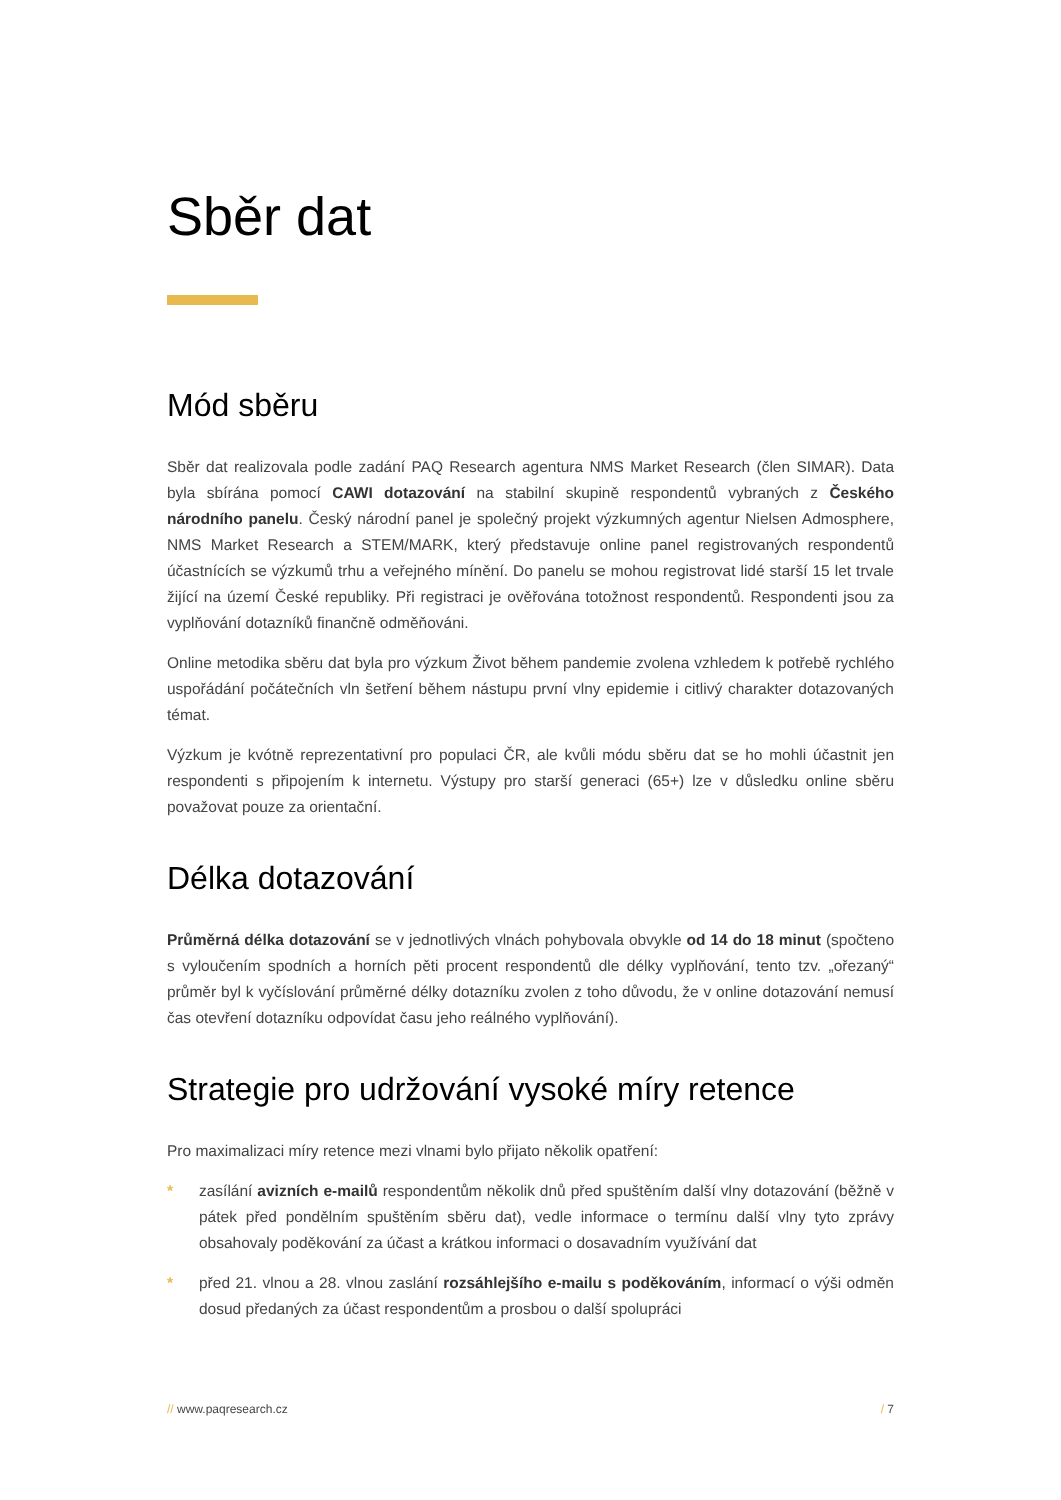Sběr dat
Mód sběru
Sběr dat realizovala podle zadání PAQ Research agentura NMS Market Research (člen SIMAR). Data byla sbírána pomocí CAWI dotazování na stabilní skupině respondentů vybraných z Českého národního panelu. Český národní panel je společný projekt výzkumných agentur Nielsen Admosphere, NMS Market Research a STEM/MARK, který představuje online panel registrovaných respondentů účastnících se výzkumů trhu a veřejného mínění. Do panelu se mohou registrovat lidé starší 15 let trvale žijící na území České republiky. Při registraci je ověřována totožnost respondentů. Respondenti jsou za vyplňování dotazníků finančně odměňováni.
Online metodika sběru dat byla pro výzkum Život během pandemie zvolena vzhledem k potřebě rychlého uspořádání počátečních vln šetření během nástupu první vlny epidemie i citlivý charakter dotazovaných témat.
Výzkum je kvótně reprezentativní pro populaci ČR, ale kvůli módu sběru dat se ho mohli účastnit jen respondenti s připojením k internetu. Výstupy pro starší generaci (65+) lze v důsledku online sběru považovat pouze za orientační.
Délka dotazování
Průměrná délka dotazování se v jednotlivých vlnách pohybovala obvykle od 14 do 18 minut (spočteno s vyloučením spodních a horních pěti procent respondentů dle délky vyplňování, tento tzv. „ořezaný“ průměr byl k vyčíslování průměrné délky dotazníku zvolen z toho důvodu, že v online dotazování nemusí čas otevření dotazníku odpovídat času jeho reálného vyplňování).
Strategie pro udržování vysoké míry retence
Pro maximalizaci míry retence mezi vlnami bylo přijato několik opatření:
* zasílání avizních e-mailů respondentům několik dnů před spuštěním další vlny dotazování (běžně v pátek před pondělním spuštěním sběru dat), vedle informace o termínu další vlny tyto zprávy obsahovaly poděkování za účast a krátkou informaci o dosavadním využívání dat
* před 21. vlnou a 28. vlnou zaslání rozsáhlejšího e-mailu s poděkováním, informací o výši odměn dosud předaných za účast respondentům a prosbou o další spolupráci
// www.paqresearch.cz / 7